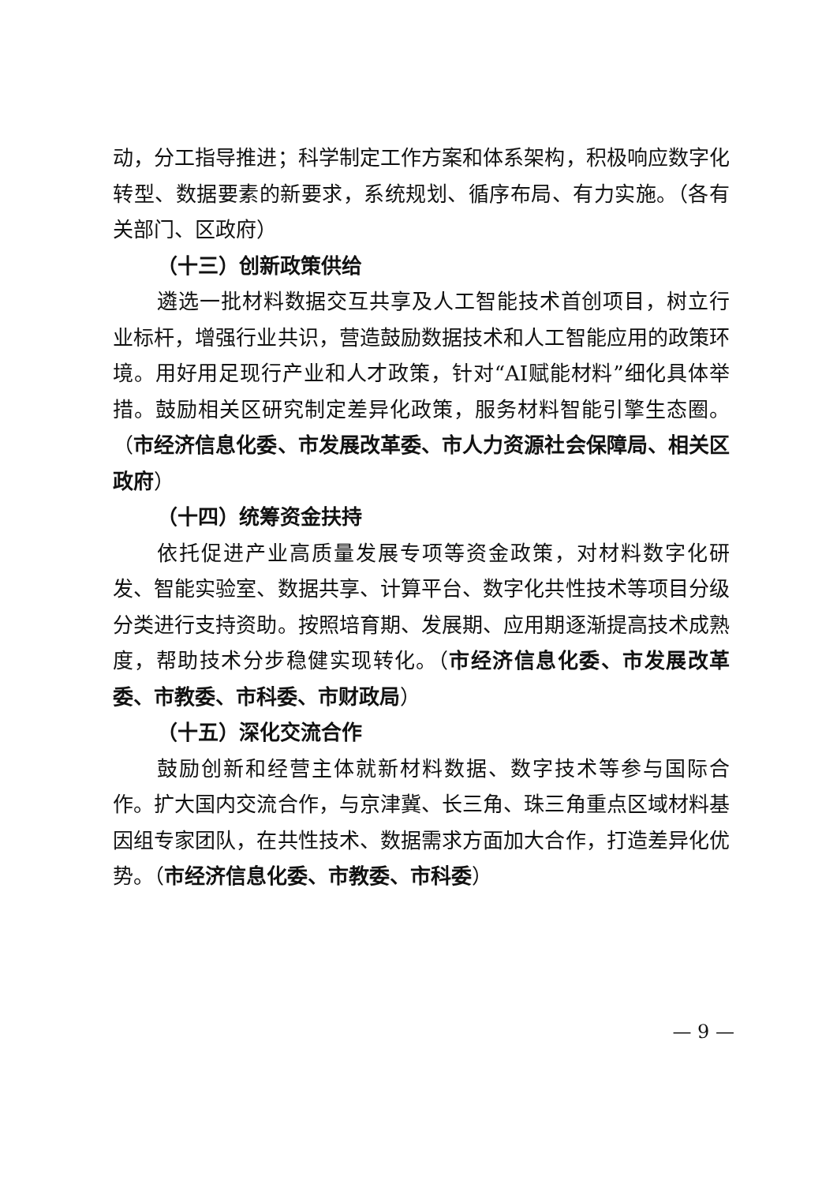动，分工指导推进；科学制定工作方案和体系架构，积极响应数字化转型、数据要素的新要求，系统规划、循序布局、有力实施。（各有关部门、区政府）
（十三）创新政策供给
遴选一批材料数据交互共享及人工智能技术首创项目，树立行业标杆，增强行业共识，营造鼓励数据技术和人工智能应用的政策环境。用好用足现行产业和人才政策，针对“AI赋能材料”细化具体举措。鼓励相关区研究制定差异化政策，服务材料智能引擎生态圈。（市经济信息化委、市发展改革委、市人力资源社会保障局、相关区政府）
（十四）统筹资金扶持
依托促进产业高质量发展专项等资金政策，对材料数字化研发、智能实验室、数据共享、计算平台、数字化共性技术等项目分级分类进行支持资助。按照培育期、发展期、应用期逐渐提高技术成熟度，帮助技术分步稳健实现转化。（市经济信息化委、市发展改革委、市教委、市科委、市财政局）
（十五）深化交流合作
鼓励创新和经营主体就新材料数据、数字技术等参与国际合作。扩大国内交流合作，与京津冀、长三角、珠三角重点区域材料基因组专家团队，在共性技术、数据需求方面加大合作，打造差异化优势。（市经济信息化委、市教委、市科委）
— 9 —